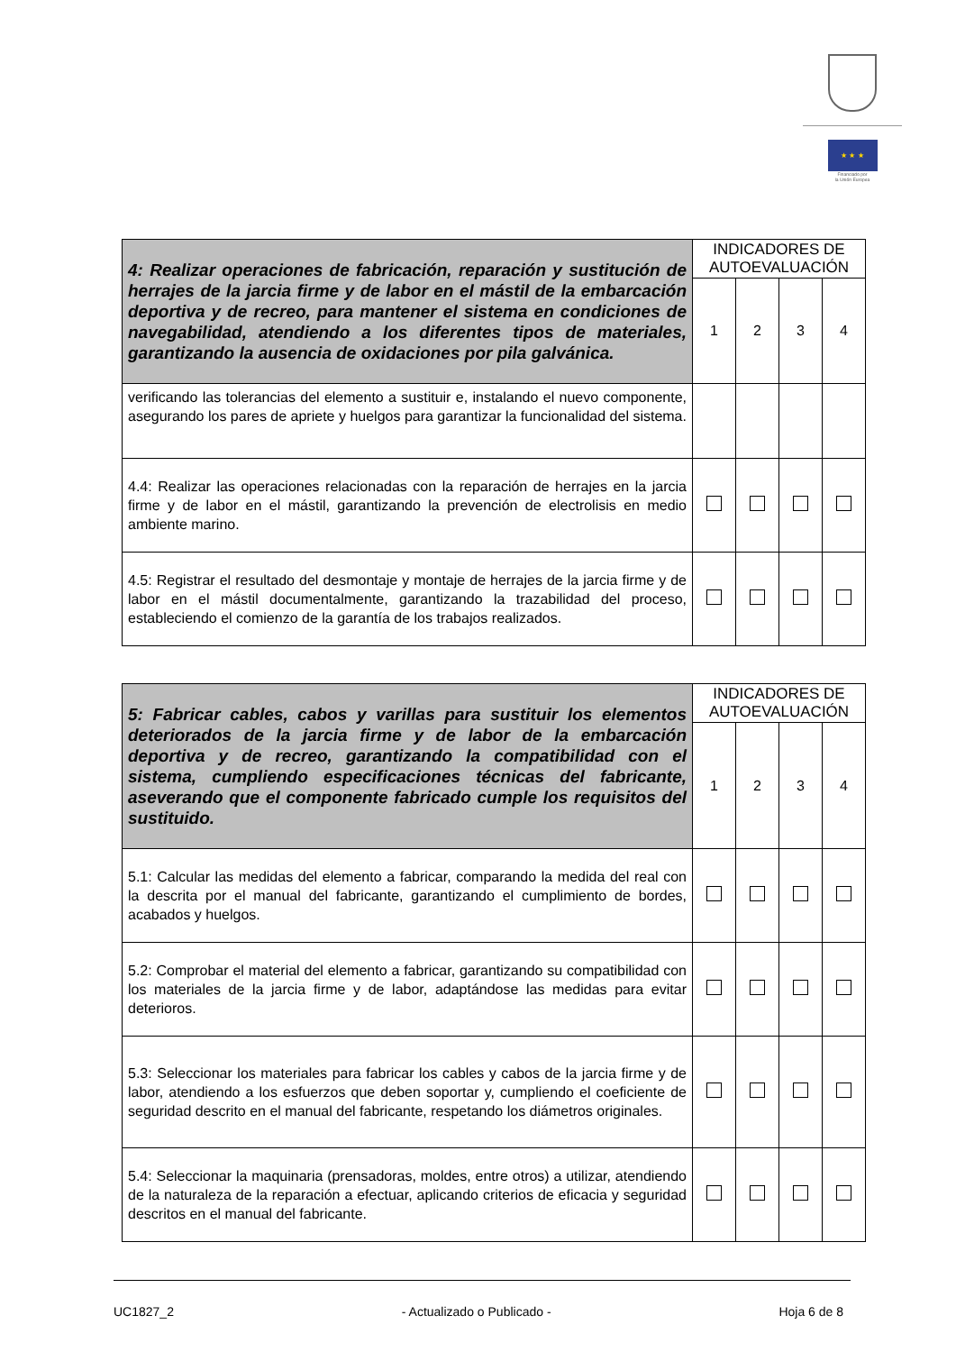★ ★ ★
Financiado por
la Unión Europea
| 4: Realizar operaciones de fabricación, reparación y sustitución de herrajes de la jarcia firme y de labor en el mástil de la embarcación deportiva y de recreo, para mantener el sistema en condiciones de navegabilidad, atendiendo a los diferentes tipos de materiales, garantizando la ausencia de oxidaciones por pila galvánica. | INDICADORES DE AUTOEVALUACIÓN | | | |
| --- | --- | --- | --- | --- |
| | 1 | 2 | 3 | 4 |
| verificando las tolerancias del elemento a sustituir e, instalando el nuevo componente, asegurando los pares de apriete y huelgos para garantizar la funcionalidad del sistema. | | | | |
| 4.4: Realizar las operaciones relacionadas con la reparación de herrajes en la jarcia firme y de labor en el mástil, garantizando la prevención de electrolisis en medio ambiente marino. | | | | |
| 4.5: Registrar el resultado del desmontaje y montaje de herrajes de la jarcia firme y de labor en el mástil documentalmente, garantizando la trazabilidad del proceso, estableciendo el comienzo de la garantía de los trabajos realizados. | | | | |
| 5: Fabricar cables, cabos y varillas para sustituir los elementos deteriorados de la jarcia firme y de labor de la embarcación deportiva y de recreo, garantizando la compatibilidad con el sistema, cumpliendo especificaciones técnicas del fabricante, aseverando que el componente fabricado cumple los requisitos del sustituido. | INDICADORES DE AUTOEVALUACIÓN | | | |
| --- | --- | --- | --- | --- |
| | 1 | 2 | 3 | 4 |
| 5.1: Calcular las medidas del elemento a fabricar, comparando la medida del real con la descrita por el manual del fabricante, garantizando el cumplimiento de bordes, acabados y huelgos. | | | | |
| 5.2: Comprobar el material del elemento a fabricar, garantizando su compatibilidad con los materiales de la jarcia firme y de labor, adaptándose las medidas para evitar deterioros. | | | | |
| 5.3: Seleccionar los materiales para fabricar los cables y cabos de la jarcia firme y de labor, atendiendo a los esfuerzos que deben soportar y, cumpliendo el coeficiente de seguridad descrito en el manual del fabricante, respetando los diámetros originales. | | | | |
| 5.4: Seleccionar la maquinaria (prensadoras, moldes, entre otros) a utilizar, atendiendo de la naturaleza de la reparación a efectuar, aplicando criterios de eficacia y seguridad descritos en el manual del fabricante. | | | | |
UC1827_2 - Actualizado o Publicado - Hoja 6 de 8